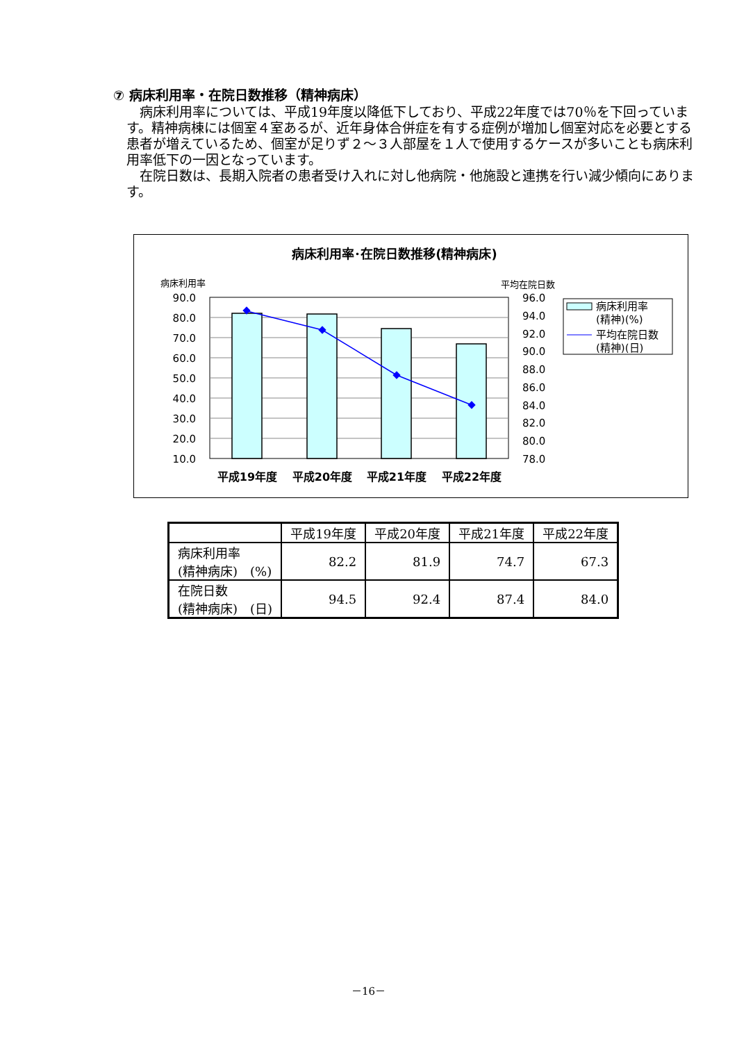⑦ 病床利用率・在院日数推移（精神病床）
病床利用率については、平成19年度以降低下しており、平成22年度では70％を下回っています。精神病棟には個室４室あるが、近年身体合併症を有する症例が増加し個室対応を必要とする患者が増えているため、個室が足りず２～３人部屋を１人で使用するケースが多いことも病床利用率低下の一因となっています。
在院日数は、長期入院者の患者受け入れに対し他病院・他施設と連携を行い減少傾向にあります。
病床利用率･在院日数推移(精神病床)
病床利用率
平均在院日数
90.0
80.0
70.0
60.0
50.0
40.0
30.0
20.0
10.0
96.0
94.0
92.0
90.0
88.0
86.0
84.0
82.0
80.0
78.0
平成19年度
平成20年度
平成21年度
平成22年度
病床利用率
(精神)(%)
平均在院日数
(精神)(日)
| | 平成19年度 | 平成20年度 | 平成21年度 | 平成22年度 |
| --- | --- | --- | --- | --- |
| 病床利用率 (精神病床) (%) | 82.2 | 81.9 | 74.7 | 67.3 |
| 在院日数 (精神病床) (日) | 94.5 | 92.4 | 87.4 | 84.0 |
－16－